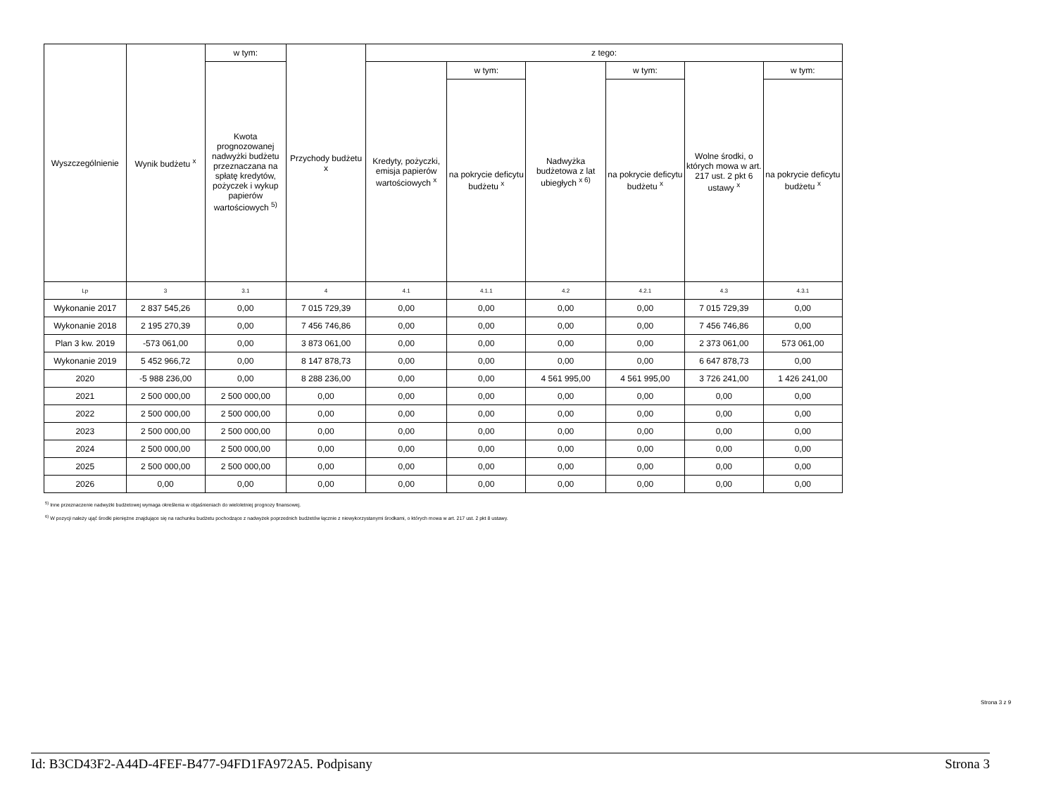| Wyszczególnienie | Wynik budżetu <sup>x</sup> | w tym: | Przychody budżetu x | z tego: | | | | | |
| --- | --- | --- | --- | --- | --- | --- | --- | --- | --- |
| | | Kwota prognozowanej nadwyżki budżetu przeznaczana na spłatę kredytów, pożyczek i wykup papierów wartościowych <sup>5)</sup> | | Kredyty, pożyczki, emisja papierów wartościowych <sup>x</sup> | w tym: | Nadwyżka budżetowa z lat ubiegłych <sup>x 6)</sup> | w tym: | Wolne środki, o których mowa w art. 217 ust. 2 pkt 6 ustawy <sup>x</sup> | w tym: |
| | | | | | na pokrycie deficytu budżetu <sup>x</sup> | | na pokrycie deficytu budżetu <sup>x</sup> | | na pokrycie deficytu budżetu <sup>x</sup> |
| Lp | 3 | 3.1 | 4 | 4.1 | 4.1.1 | 4.2 | 4.2.1 | 4.3 | 4.3.1 |
| Wykonanie 2017 | 2 837 545,26 | 0,00 | 7 015 729,39 | 0,00 | 0,00 | 0,00 | 0,00 | 7 015 729,39 | 0,00 |
| Wykonanie 2018 | 2 195 270,39 | 0,00 | 7 456 746,86 | 0,00 | 0,00 | 0,00 | 0,00 | 7 456 746,86 | 0,00 |
| Plan 3 kw. 2019 | -573 061,00 | 0,00 | 3 873 061,00 | 0,00 | 0,00 | 0,00 | 0,00 | 2 373 061,00 | 573 061,00 |
| Wykonanie 2019 | 5 452 966,72 | 0,00 | 8 147 878,73 | 0,00 | 0,00 | 0,00 | 0,00 | 6 647 878,73 | 0,00 |
| 2020 | -5 988 236,00 | 0,00 | 8 288 236,00 | 0,00 | 0,00 | 4 561 995,00 | 4 561 995,00 | 3 726 241,00 | 1 426 241,00 |
| 2021 | 2 500 000,00 | 2 500 000,00 | 0,00 | 0,00 | 0,00 | 0,00 | 0,00 | 0,00 | 0,00 |
| 2022 | 2 500 000,00 | 2 500 000,00 | 0,00 | 0,00 | 0,00 | 0,00 | 0,00 | 0,00 | 0,00 |
| 2023 | 2 500 000,00 | 2 500 000,00 | 0,00 | 0,00 | 0,00 | 0,00 | 0,00 | 0,00 | 0,00 |
| 2024 | 2 500 000,00 | 2 500 000,00 | 0,00 | 0,00 | 0,00 | 0,00 | 0,00 | 0,00 | 0,00 |
| 2025 | 2 500 000,00 | 2 500 000,00 | 0,00 | 0,00 | 0,00 | 0,00 | 0,00 | 0,00 | 0,00 |
| 2026 | 0,00 | 0,00 | 0,00 | 0,00 | 0,00 | 0,00 | 0,00 | 0,00 | 0,00 |
<sup>5)</sup> Inne przeznaczenie nadwyżki budżetowej wymaga określenia w objaśnieniach do wieloletniej prognozy finansowej.
<sup>6)</sup> W pozycji należy ująć środki pieniężne znajdujące się na rachunku budżetu pochodzące z nadwyżek poprzednich budżetów łącznie z niewykorzystanymi środkami, o których mowa w art. 217 ust. 2 pkt 8 ustawy.
Strona 3 z 9
Id: B3CD43F2-A44D-4FEF-B477-94FD1FA972A5. Podpisany Strona 3